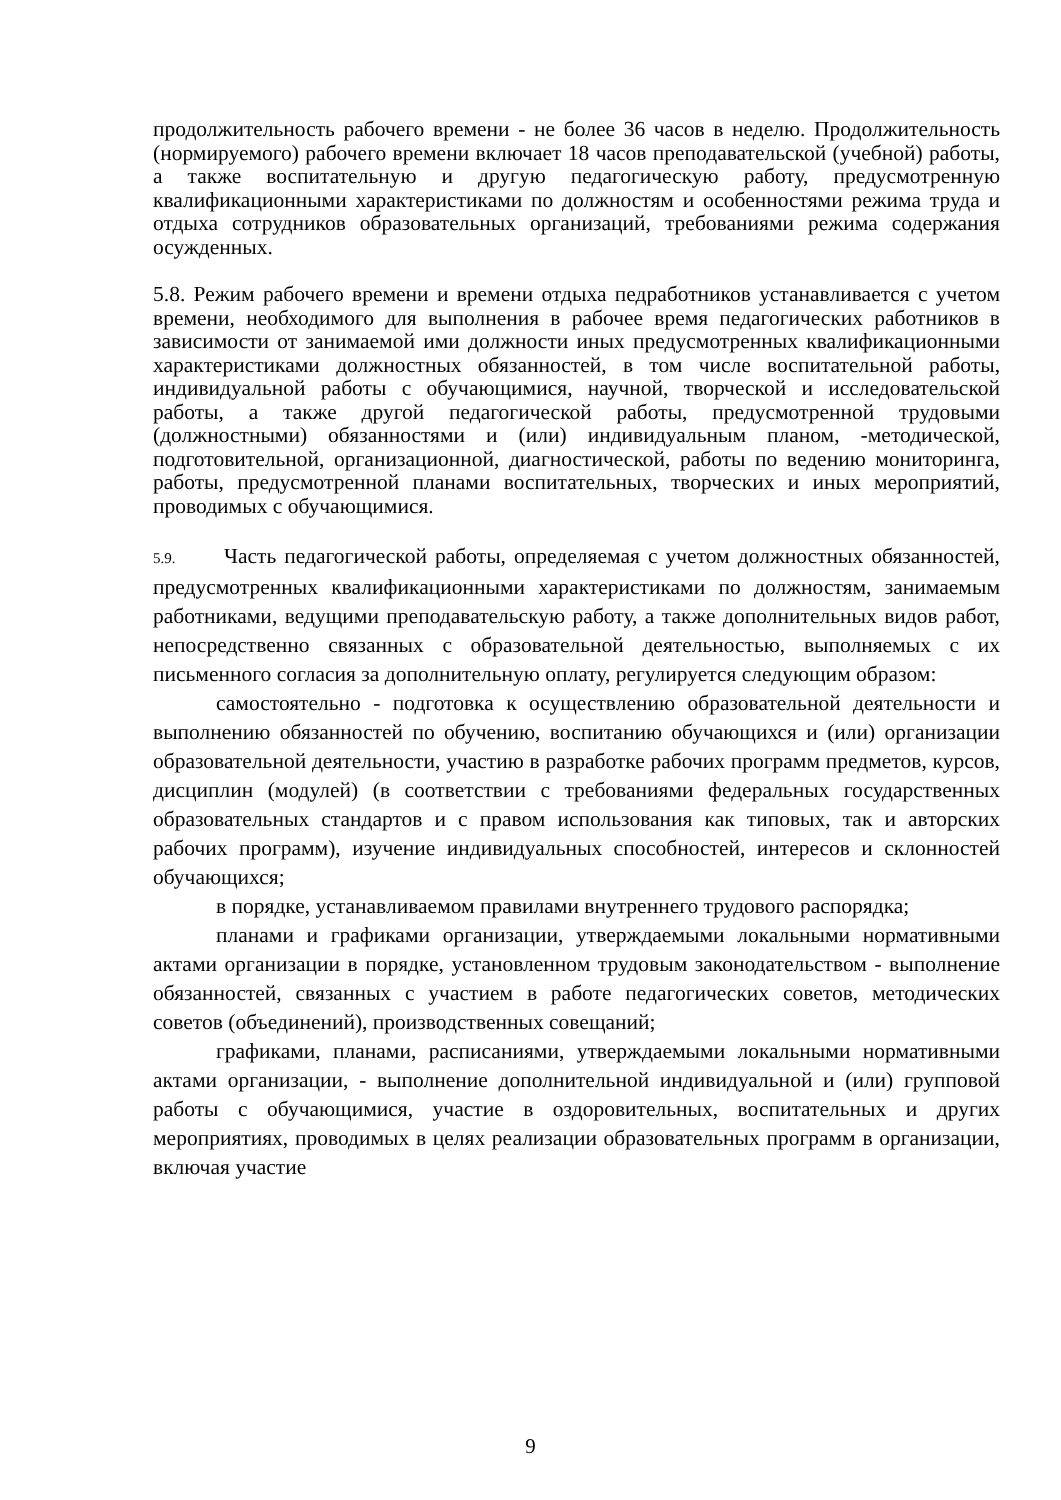продолжительность рабочего времени - не более 36 часов в неделю. Продолжительность (нормируемого) рабочего времени включает 18 часов преподавательской (учебной) работы, а также воспитательную и другую педагогическую работу, предусмотренную квалификационными характеристиками по должностям и особенностями режима труда и отдыха сотрудников образовательных организаций, требованиями режима содержания осужденных.
5.8. Режим рабочего времени и времени отдыха педработников устанавливается с учетом времени, необходимого для выполнения в рабочее время педагогических работников в зависимости от занимаемой ими должности иных предусмотренных квалификационными характеристиками должностных обязанностей, в том числе воспитательной работы, индивидуальной работы с обучающимися, научной, творческой и исследовательской работы, а также другой педагогической работы, предусмотренной трудовыми (должностными) обязанностями и (или) индивидуальным планом, -методической, подготовительной, организационной, диагностической, работы по ведению мониторинга, работы, предусмотренной планами воспитательных, творческих и иных мероприятий, проводимых с обучающимися.
5.9. Часть педагогической работы, определяемая с учетом должностных обязанностей, предусмотренных квалификационными характеристиками по должностям, занимаемым работниками, ведущими преподавательскую работу, а также дополнительных видов работ, непосредственно связанных с образовательной деятельностью, выполняемых с их письменного согласия за дополнительную оплату, регулируется следующим образом:
самостоятельно - подготовка к осуществлению образовательной деятельности и выполнению обязанностей по обучению, воспитанию обучающихся и (или) организации образовательной деятельности, участию в разработке рабочих программ предметов, курсов, дисциплин (модулей) (в соответствии с требованиями федеральных государственных образовательных стандартов и с правом использования как типовых, так и авторских рабочих программ), изучение индивидуальных способностей, интересов и склонностей обучающихся;
в порядке, устанавливаемом правилами внутреннего трудового распорядка;
планами и графиками организации, утверждаемыми локальными нормативными актами организации в порядке, установленном трудовым законодательством - выполнение обязанностей, связанных с участием в работе педагогических советов, методических советов (объединений), производственных совещаний;
графиками, планами, расписаниями, утверждаемыми локальными нормативными актами организации, - выполнение дополнительной индивидуальной и (или) групповой работы с обучающимися, участие в оздоровительных, воспитательных и других мероприятиях, проводимых в целях реализации образовательных программ в организации, включая участие
9